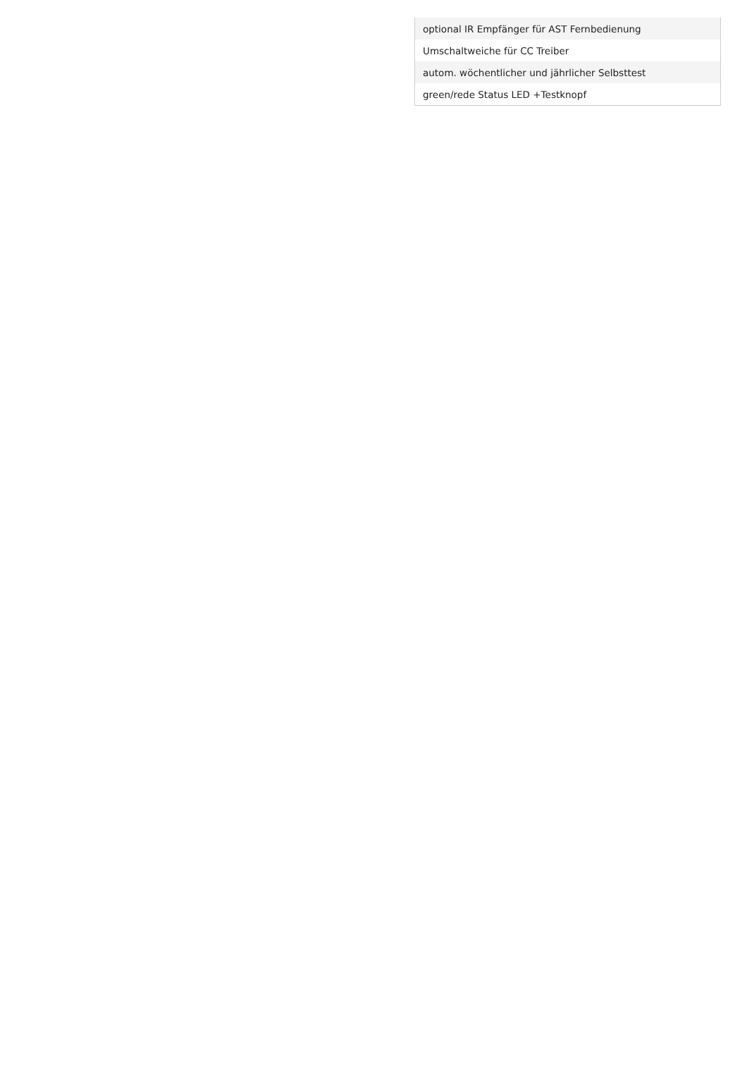| optional IR Empfänger für AST Fernbedienung |
| Umschaltweiche für CC Treiber |
| autom. wöchentlicher und jährlicher Selbsttest |
| green/rede Status LED +Testknopf |